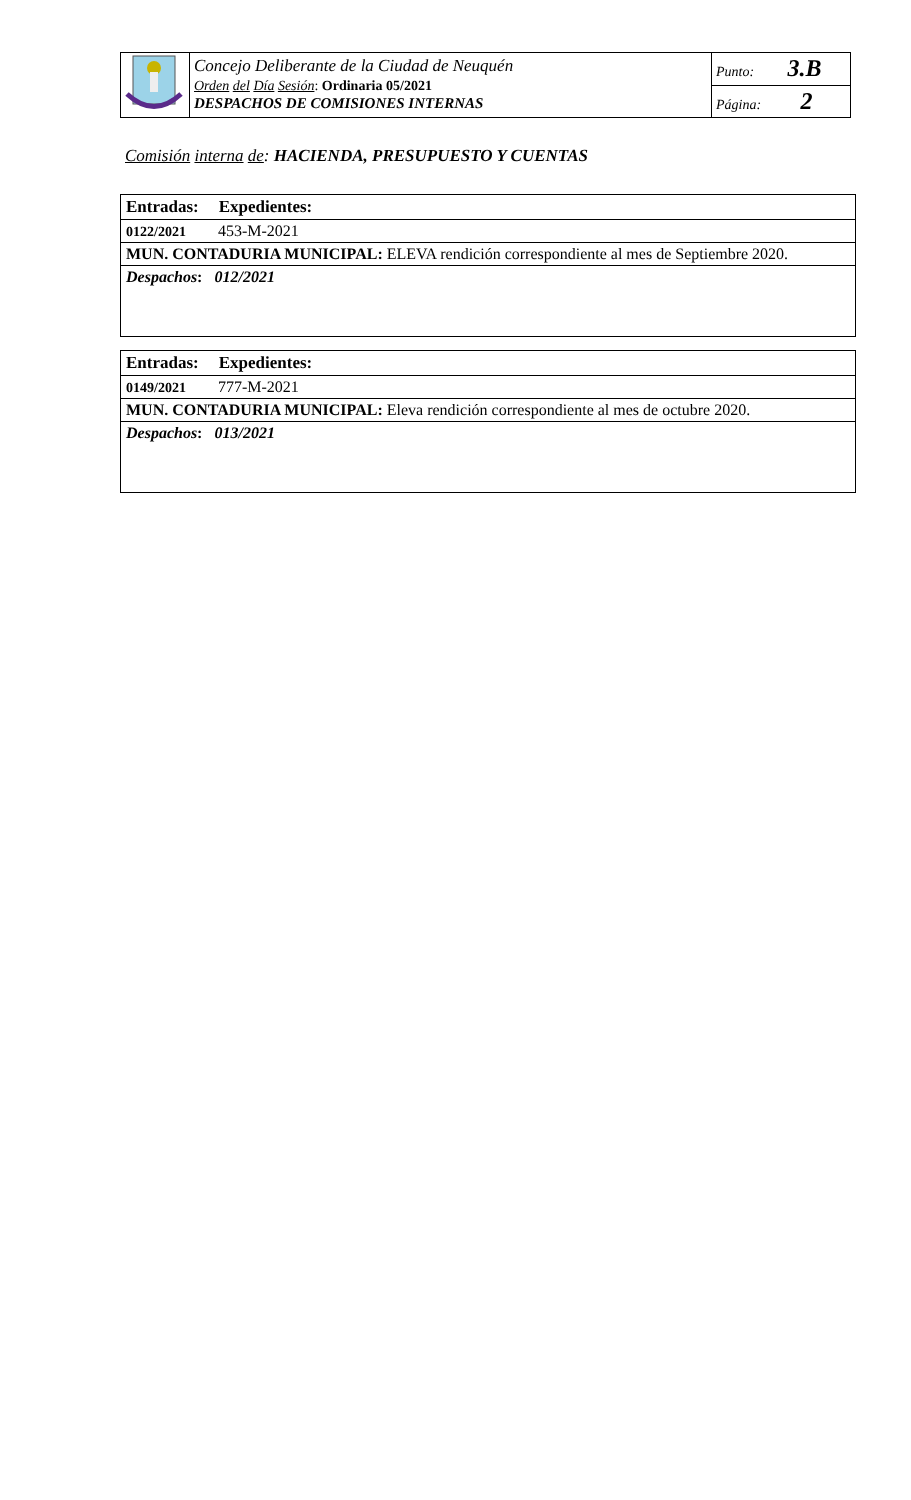| | Concejo Deliberante de la Ciudad de Neuquén Orden del Día Sesión : Ordinaria 05/2021 DESPACHOS DE COMISIONES INTERNAS | Punto: 3.B |
| | | Página: 2 |
Comisión interna de: HACIENDA, PRESUPUESTO Y CUENTAS
| Entradas: Expedientes: |
| 0122/2021 453-M-2021 |
| MUN. CONTADURIA MUNICIPAL: ELEVA rendición correspondiente al mes de Septiembre 2020. |
| Despachos : 012/2021 |
| Entradas: Expedientes: |
| 0149/2021 777-M-2021 |
| MUN. CONTADURIA MUNICIPAL: Eleva rendición correspondiente al mes de octubre 2020. |
| Despachos : 013/2021 |